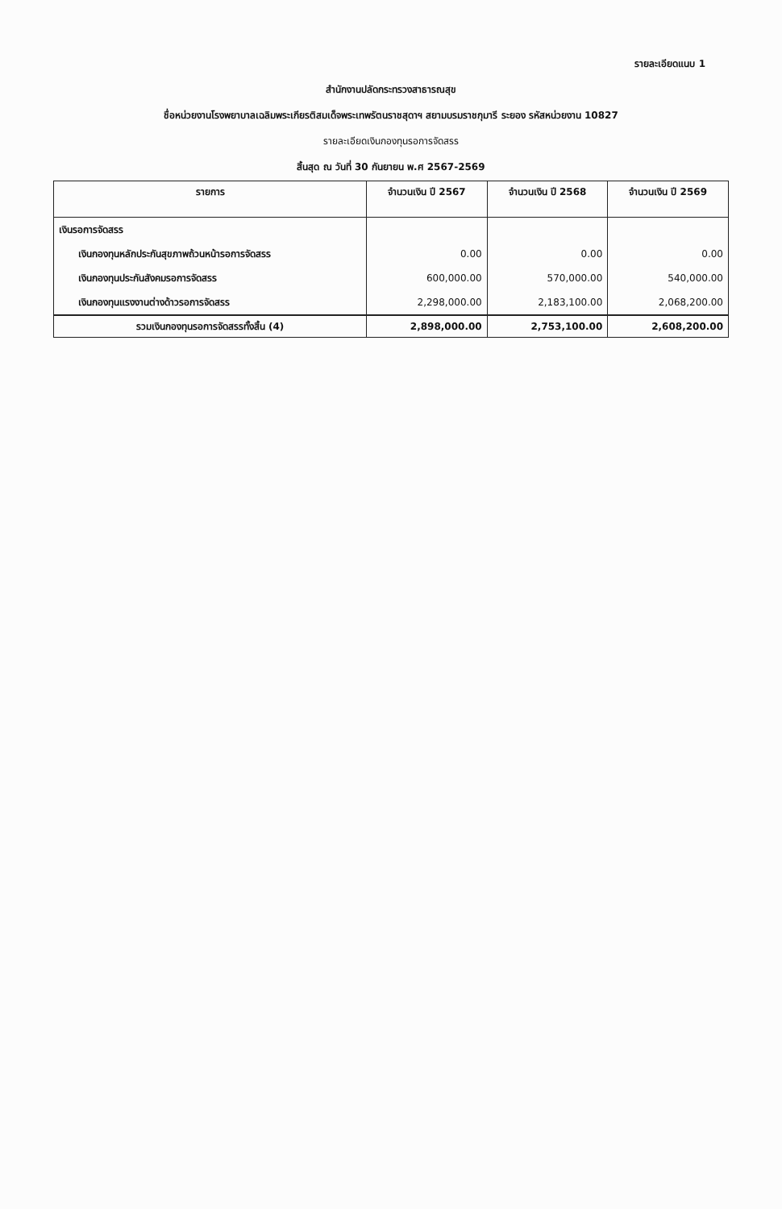รายละเอียดแนบ 1
สำนักงานปลัดกระทรวงสาธารณสุข
ชื่อหน่วยงานโรงพยาบาลเฉลิมพระเกียรติสมเด็จพระเทพรัตนราชสุดาฯ สยามบรมราชกุมารี ระยอง รหัสหน่วยงาน 10827
รายละเอียดเงินกองทุนรอการจัดสรร
สิ้นสุด ณ วันที่ 30 กันยายน พ.ศ 2567-2569
| รายการ | จำนวนเงิน ปี 2567 | จำนวนเงิน ปี 2568 | จำนวนเงิน ปี 2569 |
| --- | --- | --- | --- |
| เงินรอการจัดสรร | | | |
| เงินกองทุนหลักประกันสุขภาพถ้วนหน้ารอการจัดสรร | 0.00 | 0.00 | 0.00 |
| เงินกองทุนประกันสังคมรอการจัดสรร | 600,000.00 | 570,000.00 | 540,000.00 |
| เงินกองทุนแรงงานต่างด้าวรอการจัดสรร | 2,298,000.00 | 2,183,100.00 | 2,068,200.00 |
| รวมเงินกองทุนรอการจัดสรรทั้งสิ้น (4) | 2,898,000.00 | 2,753,100.00 | 2,608,200.00 |